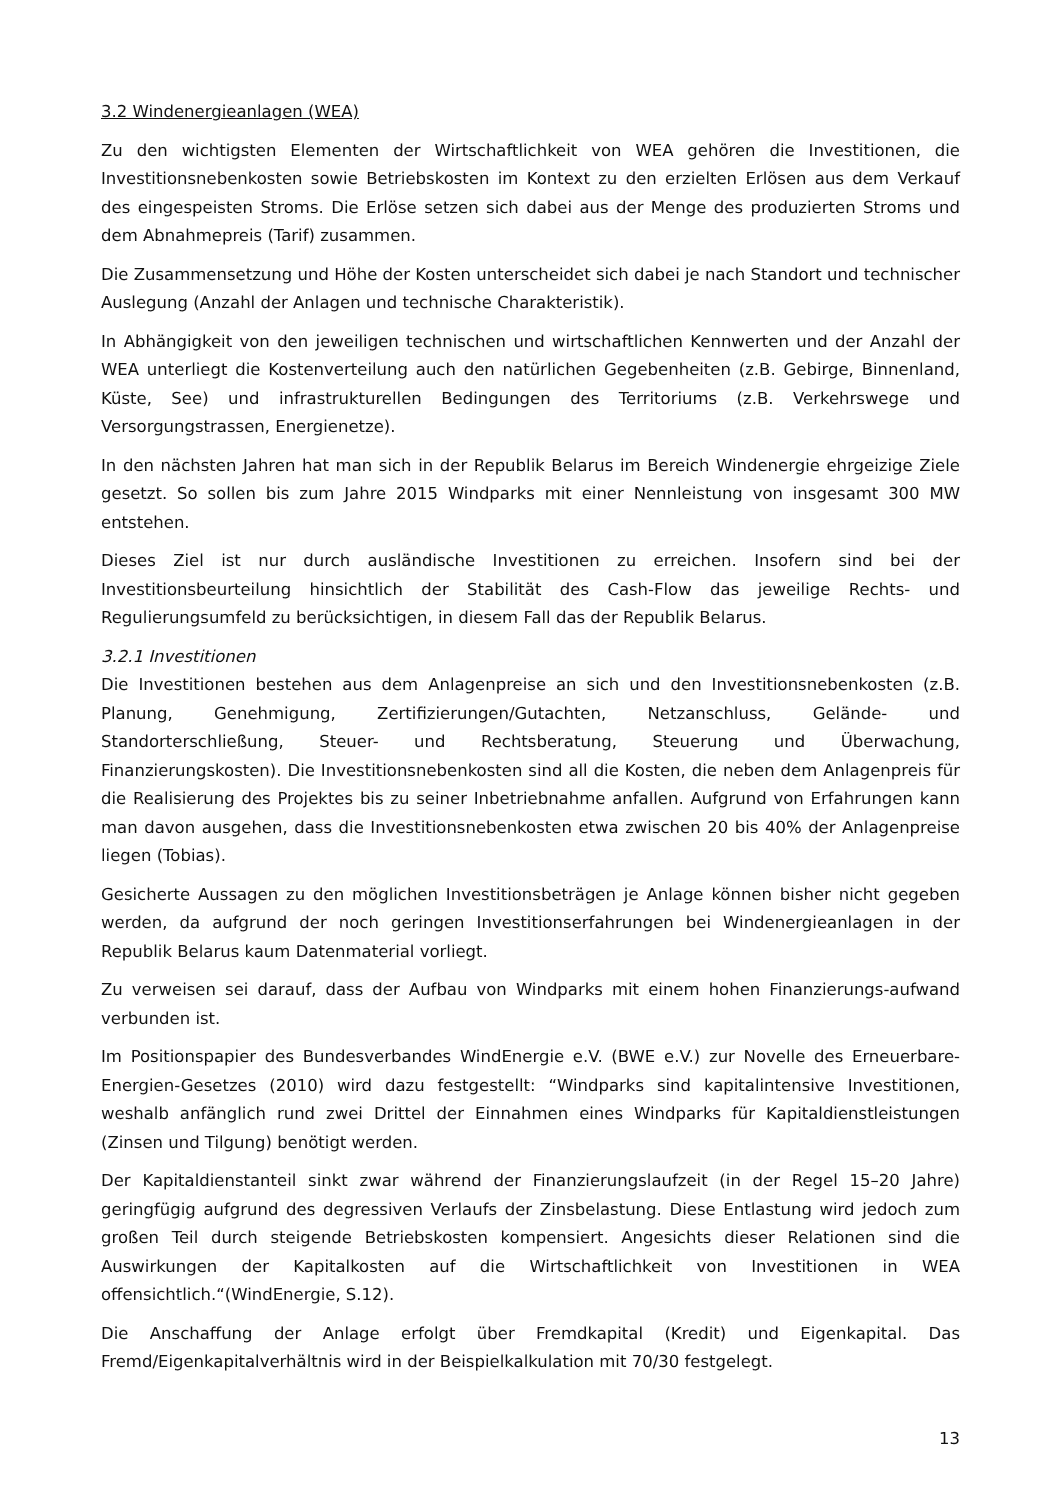3.2 Windenergieanlagen (WEA)
Zu den wichtigsten Elementen der Wirtschaftlichkeit von WEA gehören die Investitionen, die Investitionsnebenkosten sowie Betriebskosten im Kontext zu den erzielten Erlösen aus dem Verkauf des eingespeisten Stroms. Die Erlöse setzen sich dabei aus der Menge des produzierten Stroms und dem Abnahmepreis (Tarif) zusammen.
Die Zusammensetzung und Höhe der Kosten unterscheidet sich dabei je nach Standort und technischer Auslegung (Anzahl der Anlagen und technische Charakteristik).
In Abhängigkeit von den jeweiligen technischen und wirtschaftlichen Kennwerten und der Anzahl der WEA unterliegt die Kostenverteilung auch den natürlichen Gegebenheiten (z.B. Gebirge, Binnenland, Küste, See) und infrastrukturellen Bedingungen des Territoriums (z.B. Verkehrswege und Versorgungstrassen, Energienetze).
In den nächsten Jahren hat man sich in der Republik Belarus im Bereich Windenergie ehrgeizige Ziele gesetzt. So sollen bis zum Jahre 2015 Windparks mit einer Nennleistung von insgesamt 300 MW entstehen.
Dieses Ziel ist nur durch ausländische Investitionen zu erreichen. Insofern sind bei der Investitionsbeurteilung hinsichtlich der Stabilität des Cash-Flow das jeweilige Rechts- und Regulierungsumfeld zu berücksichtigen, in diesem Fall das der Republik Belarus.
3.2.1 Investitionen
Die Investitionen bestehen aus dem Anlagenpreise an sich und den Investitionsnebenkosten (z.B. Planung, Genehmigung, Zertifizierungen/Gutachten, Netzanschluss, Gelände- und Standorterschließung, Steuer- und Rechtsberatung, Steuerung und Überwachung, Finanzierungskosten). Die Investitionsnebenkosten sind all die Kosten, die neben dem Anlagenpreis für die Realisierung des Projektes bis zu seiner Inbetriebnahme anfallen. Aufgrund von Erfahrungen kann man davon ausgehen, dass die Investitionsnebenkosten etwa zwischen 20 bis 40% der Anlagenpreise liegen (Tobias).
Gesicherte Aussagen zu den möglichen Investitionsbeträgen je Anlage können bisher nicht gegeben werden, da aufgrund der noch geringen Investitionserfahrungen bei Windenergieanlagen in der Republik Belarus kaum Datenmaterial vorliegt.
Zu verweisen sei darauf, dass der Aufbau von Windparks mit einem hohen Finanzierungs-aufwand verbunden ist.
Im Positionspapier des Bundesverbandes WindEnergie e.V. (BWE e.V.) zur Novelle des Erneuerbare-Energien-Gesetzes (2010) wird dazu festgestellt: “Windparks sind kapitalintensive Investitionen, weshalb anfänglich rund zwei Drittel der Einnahmen eines Windparks für Kapitaldienstleistungen (Zinsen und Tilgung) benötigt werden.
Der Kapitaldienstanteil sinkt zwar während der Finanzierungslaufzeit (in der Regel 15–20 Jahre) geringfügig aufgrund des degressiven Verlaufs der Zinsbelastung. Diese Entlastung wird jedoch zum großen Teil durch steigende Betriebskosten kompensiert. Angesichts dieser Relationen sind die Auswirkungen der Kapitalkosten auf die Wirtschaftlichkeit von Investitionen in WEA offensichtlich.“(WindEnergie, S.12).
Die Anschaffung der Anlage erfolgt über Fremdkapital (Kredit) und Eigenkapital. Das Fremd/Eigenkapitalverhältnis wird in der Beispielkalkulation mit 70/30 festgelegt.
13